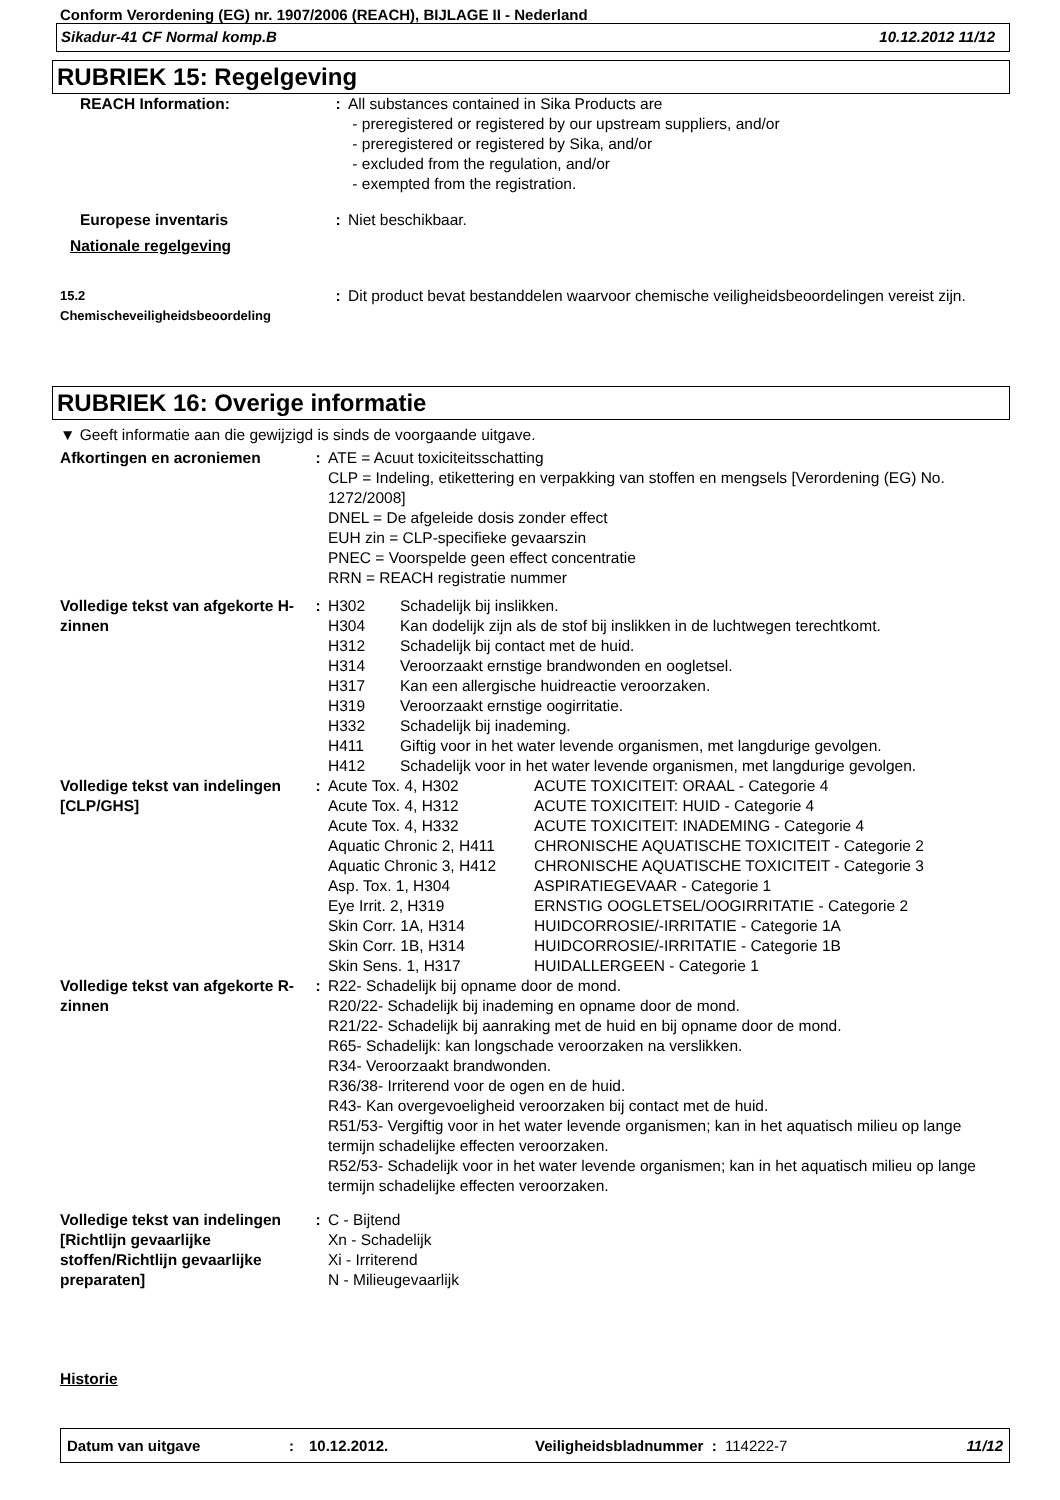Conform Verordening (EG) nr. 1907/2006 (REACH), BIJLAGE II - Nederland
Sikadur-41 CF Normal komp.B 10.12.2012 11/12
RUBRIEK 15: Regelgeving
| REACH Information: | : | All substances contained in Sika Products are - preregistered or registered by our upstream suppliers, and/or - preregistered or registered by Sika, and/or - excluded from the regulation, and/or - exempted from the registration. |
| Europese inventaris | : | Niet beschikbaar. |
| Nationale regelgeving | | |
| 15.2 Chemischeveiligheidsbeoordeling | : | Dit product bevat bestanddelen waarvoor chemische veiligheidsbeoordelingen vereist zijn. |
RUBRIEK 16: Overige informatie
▼ Geeft informatie aan die gewijzigd is sinds de voorgaande uitgave.
| Afkortingen en acroniemen | : | ATE = Acuut toxiciteitsschatting CLP = Indeling, etikettering en verpakking van stoffen en mengsels [Verordening (EG) No. 1272/2008] DNEL = De afgeleide dosis zonder effect EUH zin = CLP-specifieke gevaarszin PNEC = Voorspelde geen effect concentratie RRN = REACH registratie nummer |
| Volledige tekst van afgekorte H-zinnen | : | / H302 / Schadelijk bij inslikken. / / H304 / Kan dodelijk zijn als de stof bij inslikken in de luchtwegen terechtkomt. / / H312 / Schadelijk bij contact met de huid. / / H314 / Veroorzaakt ernstige brandwonden en oogletsel. / / H317 / Kan een allergische huidreactie veroorzaken. / / H319 / Veroorzaakt ernstige oogirritatie. / / H332 / Schadelijk bij inademing. / / H411 / Giftig voor in het water levende organismen, met langdurige gevolgen. / / H412 / Schadelijk voor in het water levende organismen, met langdurige gevolgen. / |
| Volledige tekst van indelingen [CLP/GHS] | : | / Acute Tox. 4, H302 / ACUTE TOXICITEIT: ORAAL - Categorie 4 / / Acute Tox. 4, H312 / ACUTE TOXICITEIT: HUID - Categorie 4 / / Acute Tox. 4, H332 / ACUTE TOXICITEIT: INADEMING - Categorie 4 / / Aquatic Chronic 2, H411 / CHRONISCHE AQUATISCHE TOXICITEIT - Categorie 2 / / Aquatic Chronic 3, H412 / CHRONISCHE AQUATISCHE TOXICITEIT - Categorie 3 / / Asp. Tox. 1, H304 / ASPIRATIEGEVAAR - Categorie 1 / / Eye Irrit. 2, H319 / ERNSTIG OOGLETSEL/OOGIRRITATIE - Categorie 2 / / Skin Corr. 1A, H314 / HUIDCORROSIE/-IRRITATIE - Categorie 1A / / Skin Corr. 1B, H314 / HUIDCORROSIE/-IRRITATIE - Categorie 1B / / Skin Sens. 1, H317 / HUIDALLERGEEN - Categorie 1 / |
| Volledige tekst van afgekorte R-zinnen | : | R22- Schadelijk bij opname door de mond. R20/22- Schadelijk bij inademing en opname door de mond. R21/22- Schadelijk bij aanraking met de huid en bij opname door de mond. R65- Schadelijk: kan longschade veroorzaken na verslikken. R34- Veroorzaakt brandwonden. R36/38- Irriterend voor de ogen en de huid. R43- Kan overgevoeligheid veroorzaken bij contact met de huid. R51/53- Vergiftig voor in het water levende organismen; kan in het aquatisch milieu op lange termijn schadelijke effecten veroorzaken. R52/53- Schadelijk voor in het water levende organismen; kan in het aquatisch milieu op lange termijn schadelijke effecten veroorzaken. |
| Volledige tekst van indelingen [Richtlijn gevaarlijke stoffen/Richtlijn gevaarlijke preparaten] | : | C - Bijtend Xn - Schadelijk Xi - Irriterend N - Milieugevaarlijk |
Historie
Datum van uitgave: 10.12.2012. Veiligheidsbladnummer : 114222-7 11/12